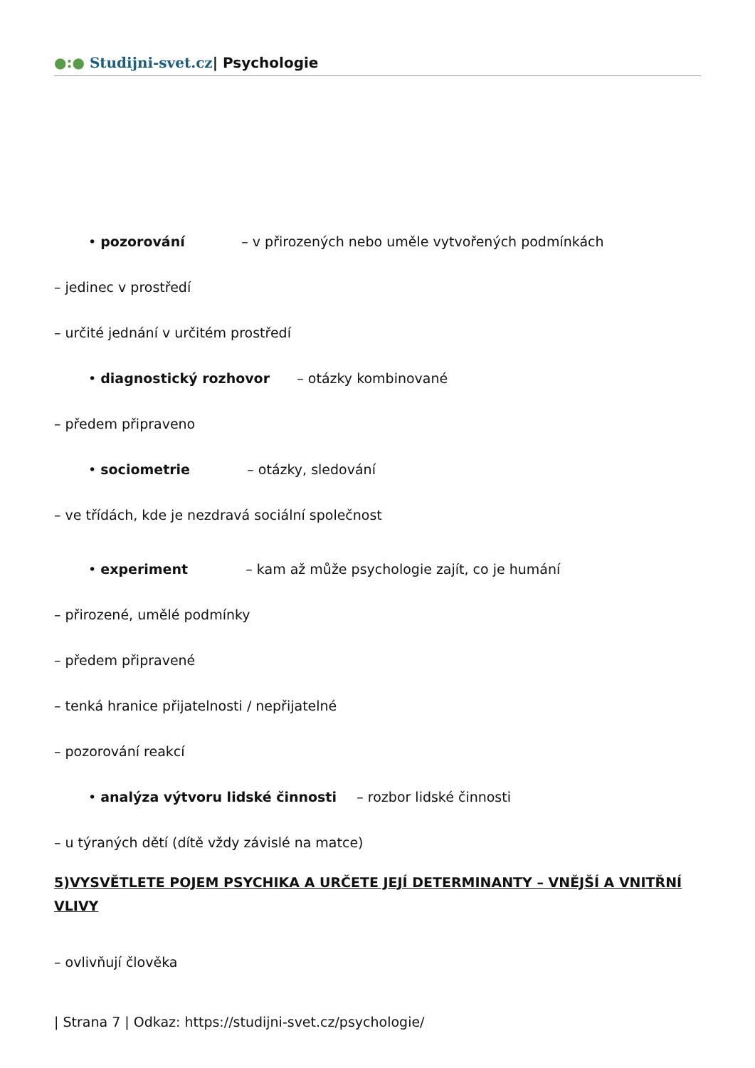●:● Studijni-svet.cz| Psychologie
• pozorování – v přirozených nebo uměle vytvořených podmínkách
– jedinec v prostředí
– určité jednání v určitém prostředí
• diagnostický rozhovor – otázky kombinované
– předem připraveno
• sociometrie – otázky, sledování
– ve třídách, kde je nezdravá sociální společnost
• experiment – kam až může psychologie zajít, co je humání
– přirozené, umělé podmínky
– předem připravené
– tenká hranice přijatelnosti / nepřijatelné
– pozorování reakcí
• analýza výtvoru lidské činnosti – rozbor lidské činnosti
– u týraných dětí (dítě vždy závislé na matce)
5)VYSVĚTLETE POJEM PSYCHIKA A URČETE JEJÍ DETERMINANTY – VNĚJŠÍ A VNITŘNÍ VLIVY
– ovlivňují člověka
| Strana 7 | Odkaz: https://studijni-svet.cz/psychologie/